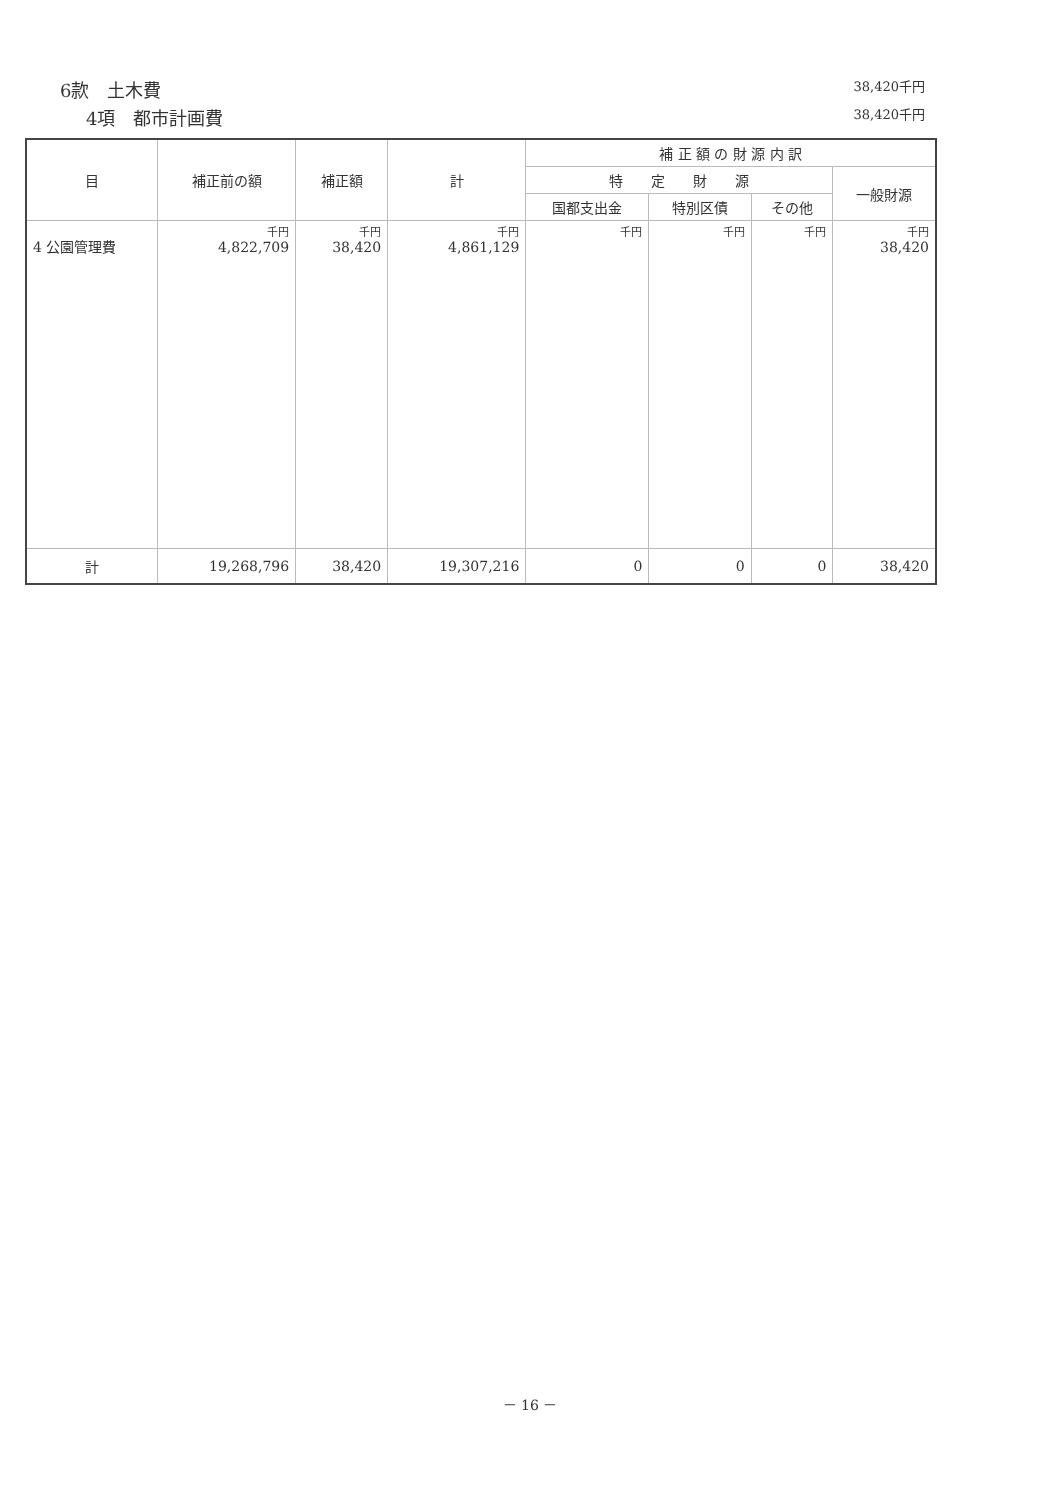6款　土木費 38,420千円
4項　都市計画費 38,420千円
| 目 | 補正前の額 | 補正額 | 計 | 補 正 額 の 財 源 内 訳 | | | |
| --- | --- | --- | --- | --- | --- | --- | --- |
| | | | | 特 定 財 源 | | | 一般財源 |
| | | | | 国都支出金 | 特別区債 | その他 | |
| 4 公園管理費 | 千円 4,822,709 | 千円 38,420 | 千円 4,861,129 | 千円 | 千円 | 千円 | 千円 38,420 |
| 計 | 19,268,796 | 38,420 | 19,307,216 | 0 | 0 | 0 | 38,420 |
－ 16 －